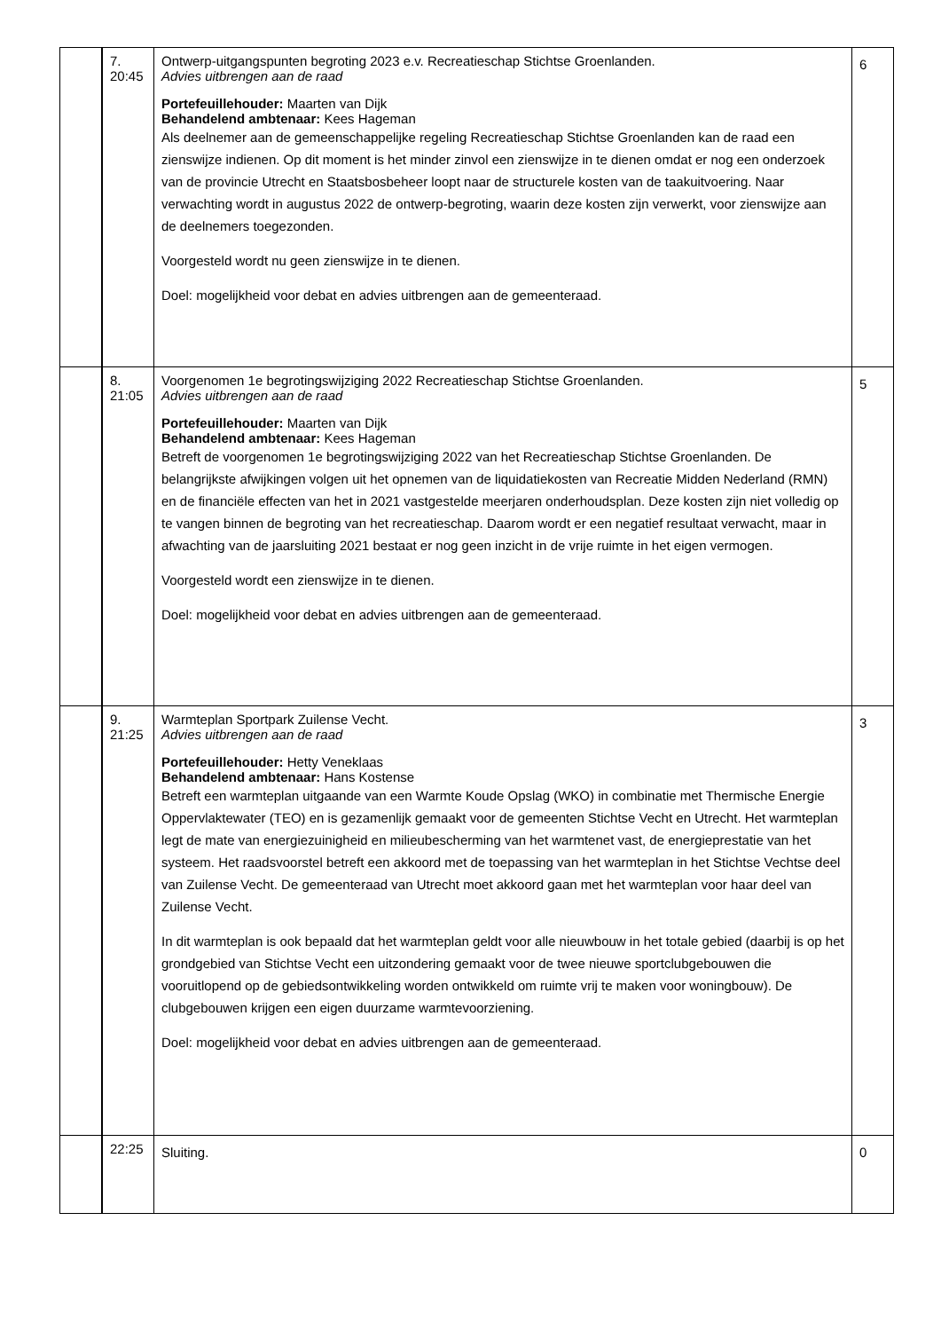| | 7. 20:45 | Ontwerp-uitgangspunten begroting 2023 e.v. Recreatieschap Stichtse Groenlanden. Advies uitbrengen aan de raad Portefeuillehouder: Maarten van Dijk Behandelend ambtenaar: Kees Hageman Als deelnemer aan de gemeenschappelijke regeling Recreatieschap Stichtse Groenlanden kan de raad een zienswijze indienen. Op dit moment is het minder zinvol een zienswijze in te dienen omdat er nog een onderzoek van de provincie Utrecht en Staatsbosbeheer loopt naar de structurele kosten van de taakuitvoering. Naar verwachting wordt in augustus 2022 de ontwerp-begroting, waarin deze kosten zijn verwerkt, voor zienswijze aan de deelnemers toegezonden. Voorgesteld wordt nu geen zienswijze in te dienen. Doel: mogelijkheid voor debat en advies uitbrengen aan de gemeenteraad. | 6 |
| | 8. 21:05 | Voorgenomen 1e begrotingswijziging 2022 Recreatieschap Stichtse Groenlanden. Advies uitbrengen aan de raad Portefeuillehouder: Maarten van Dijk Behandelend ambtenaar: Kees Hageman Betreft de voorgenomen 1e begrotingswijziging 2022 van het Recreatieschap Stichtse Groenlanden. De belangrijkste afwijkingen volgen uit het opnemen van de liquidatiekosten van Recreatie Midden Nederland (RMN) en de financiële effecten van het in 2021 vastgestelde meerjaren onderhoudsplan. Deze kosten zijn niet volledig op te vangen binnen de begroting van het recreatieschap. Daarom wordt er een negatief resultaat verwacht, maar in afwachting van de jaarsluiting 2021 bestaat er nog geen inzicht in de vrije ruimte in het eigen vermogen. Voorgesteld wordt een zienswijze in te dienen. Doel: mogelijkheid voor debat en advies uitbrengen aan de gemeenteraad. | 5 |
| | 9. 21:25 | Warmteplan Sportpark Zuilense Vecht. Advies uitbrengen aan de raad Portefeuillehouder: Hetty Veneklaas Behandelend ambtenaar: Hans Kostense Betreft een warmteplan uitgaande van een Warmte Koude Opslag (WKO) in combinatie met Thermische Energie Oppervlaktewater (TEO) en is gezamenlijk gemaakt voor de gemeenten Stichtse Vecht en Utrecht. Het warmteplan legt de mate van energiezuinigheid en milieubescherming van het warmtenet vast, de energieprestatie van het systeem. Het raadsvoorstel betreft een akkoord met de toepassing van het warmteplan in het Stichtse Vechtse deel van Zuilense Vecht. De gemeenteraad van Utrecht moet akkoord gaan met het warmteplan voor haar deel van Zuilense Vecht. In dit warmteplan is ook bepaald dat het warmteplan geldt voor alle nieuwbouw in het totale gebied (daarbij is op het grondgebied van Stichtse Vecht een uitzondering gemaakt voor de twee nieuwe sportclubgebouwen die vooruitlopend op de gebiedsontwikkeling worden ontwikkeld om ruimte vrij te maken voor woningbouw). De clubgebouwen krijgen een eigen duurzame warmtevoorziening. Doel: mogelijkheid voor debat en advies uitbrengen aan de gemeenteraad. | 3 |
| | 22:25 | Sluiting. | 0 |